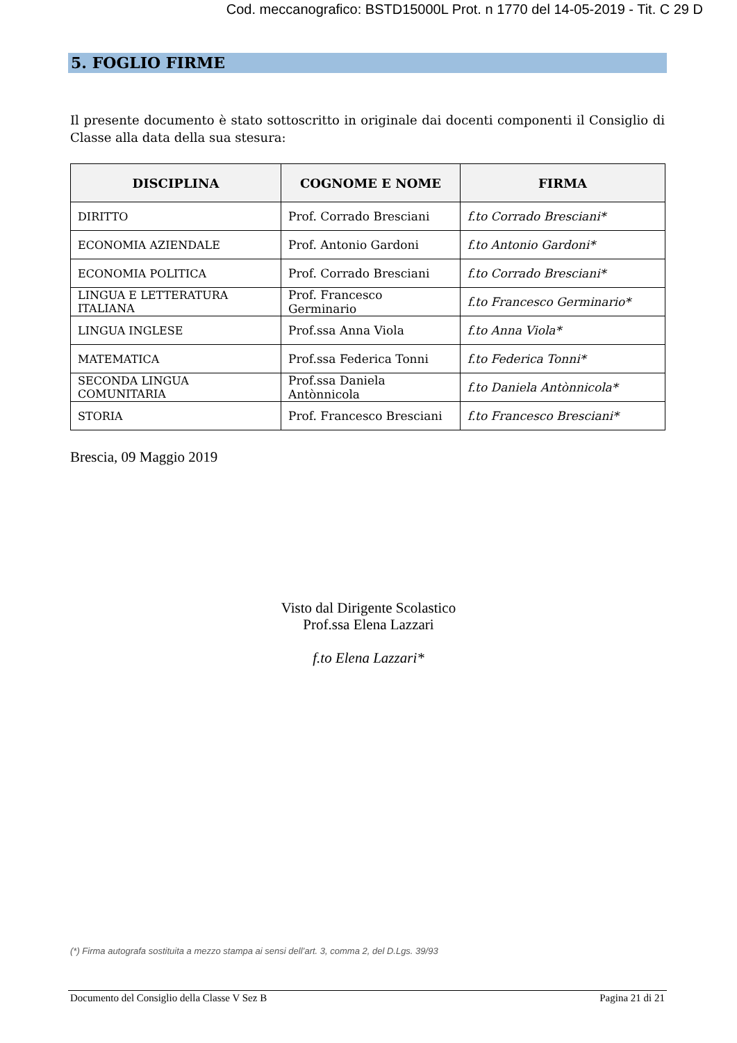Cod. meccanografico: BSTD15000L Prot. n 1770 del 14-05-2019 - Tit. C 29 D
5. FOGLIO FIRME
Il presente documento è stato sottoscritto in originale dai docenti componenti il Consiglio di Classe alla data della sua stesura:
| DISCIPLINA | COGNOME E NOME | FIRMA |
| --- | --- | --- |
| DIRITTO | Prof. Corrado Bresciani | f.to Corrado Bresciani* |
| ECONOMIA AZIENDALE | Prof. Antonio Gardoni | f.to Antonio Gardoni* |
| ECONOMIA POLITICA | Prof. Corrado Bresciani | f.to Corrado Bresciani* |
| LINGUA E LETTERATURA ITALIANA | Prof. Francesco Germinario | f.to Francesco Germinario* |
| LINGUA INGLESE | Prof.ssa Anna Viola | f.to Anna Viola* |
| MATEMATICA | Prof.ssa Federica Tonni | f.to Federica Tonni* |
| SECONDA LINGUA COMUNITARIA | Prof.ssa Daniela Antònnicola | f.to Daniela Antònnicola* |
| STORIA | Prof. Francesco Bresciani | f.to Francesco Bresciani* |
Brescia, 09 Maggio 2019
Visto dal Dirigente Scolastico
Prof.ssa Elena Lazzari
f.to Elena Lazzari*
(*) Firma autografa sostituita a mezzo stampa ai sensi dell’art. 3, comma 2, del D.Lgs. 39/93
Documento del Consiglio della Classe V Sez B Pagina 21 di 21